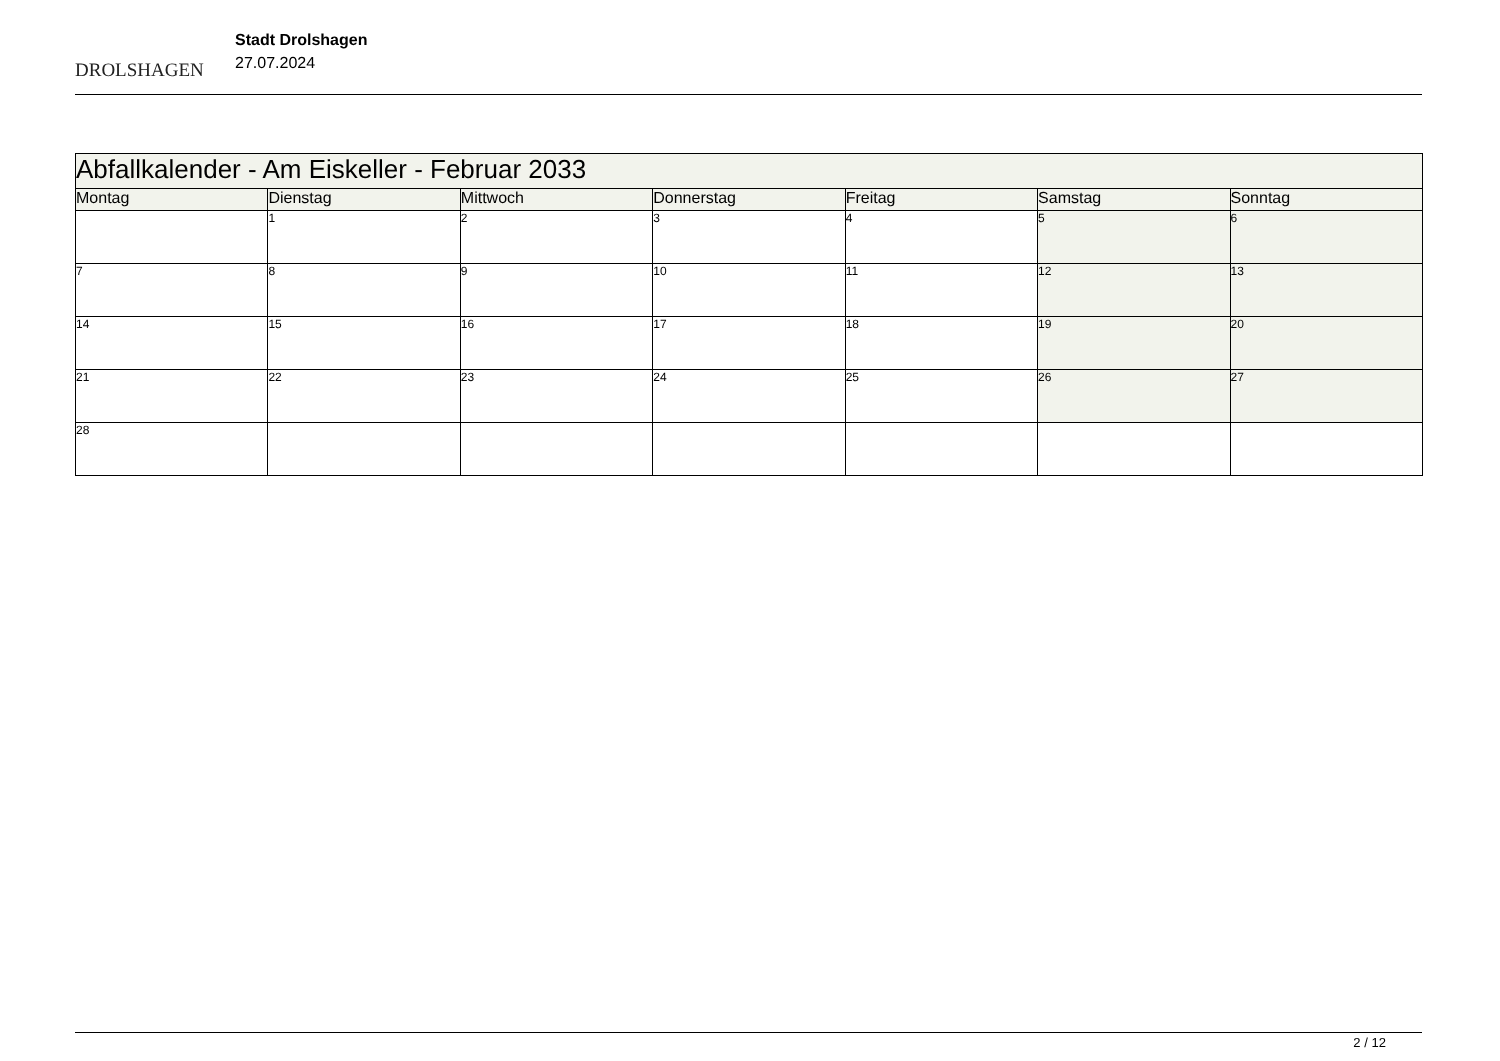DROLSHAGEN
Stadt Drolshagen
27.07.2024
| Abfallkalender - Am Eiskeller - Februar 2033 | | | | | | |
| --- | --- | --- | --- | --- | --- | --- |
| Montag | Dienstag | Mittwoch | Donnerstag | Freitag | Samstag | Sonntag |
| | 1 | 2 | 3 | 4 | 5 | 6 |
| 7 | 8 | 9 | 10 | 11 | 12 | 13 |
| 14 | 15 | 16 | 17 | 18 | 19 | 20 |
| 21 | 22 | 23 | 24 | 25 | 26 | 27 |
| 28 | | | | | | |
2 / 12